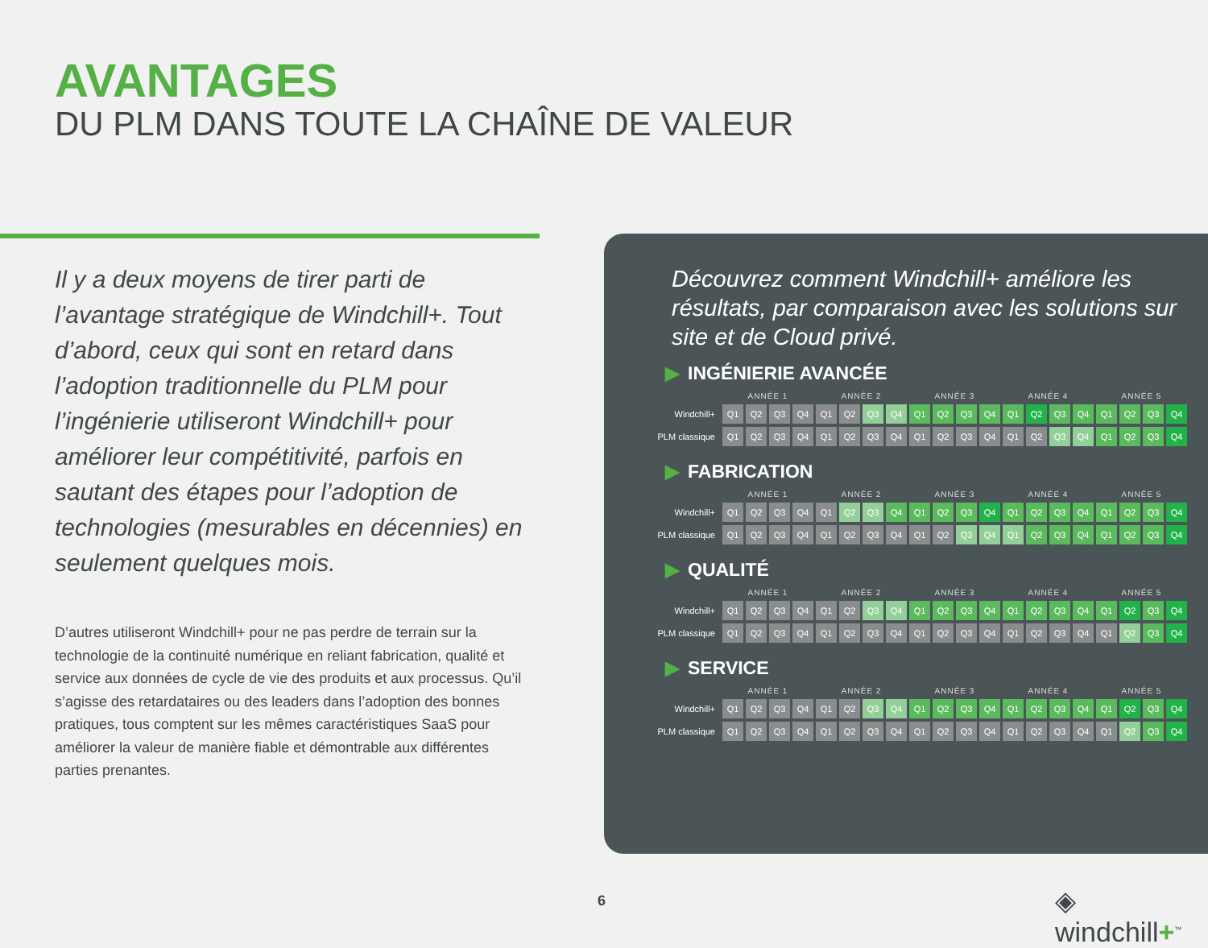AVANTAGES
DU PLM DANS TOUTE LA CHAÎNE DE VALEUR
Il y a deux moyens de tirer parti de l’avantage stratégique de Windchill+. Tout d’abord, ceux qui sont en retard dans l’adoption traditionnelle du PLM pour l’ingénierie utiliseront Windchill+ pour améliorer leur compétitivité, parfois en sautant des étapes pour l’adoption de technologies (mesurables en décennies) en seulement quelques mois.
D’autres utiliseront Windchill+ pour ne pas perdre de terrain sur la technologie de la continuité numérique en reliant fabrication, qualité et service aux données de cycle de vie des produits et aux processus. Qu’il s’agisse des retardataires ou des leaders dans l’adoption des bonnes pratiques, tous comptent sur les mêmes caractéristiques SaaS pour améliorer la valeur de manière fiable et démontrable aux différentes parties prenantes.
Découvrez comment Windchill+ améliore les résultats, par comparaison avec les solutions sur site et de Cloud privé.
▶ INGÉNIERIE AVANCÉE
| | ANNÉE 1 | | | | ANNÉE 2 | | | | ANNÉE 3 | | | | ANNÉE 4 | | | | ANNÉE 5 | | | |
| --- | --- | --- | --- | --- | --- | --- | --- | --- | --- | --- | --- | --- | --- | --- | --- | --- | --- | --- | --- | --- |
| Windchill+ | Q1 | Q2 | Q3 | Q4 | Q1 | Q2 | Q3 | Q4 | Q1 | Q2 | Q3 | Q4 | Q1 | Q2 | Q3 | Q4 | Q1 | Q2 | Q3 | Q4 |
| PLM classique | Q1 | Q2 | Q3 | Q4 | Q1 | Q2 | Q3 | Q4 | Q1 | Q2 | Q3 | Q4 | Q1 | Q2 | Q3 | Q4 | Q1 | Q2 | Q3 | Q4 |
▶ FABRICATION
| | ANNÉE 1 | | | | ANNÉE 2 | | | | ANNÉE 3 | | | | ANNÉE 4 | | | | ANNÉE 5 | | | |
| --- | --- | --- | --- | --- | --- | --- | --- | --- | --- | --- | --- | --- | --- | --- | --- | --- | --- | --- | --- | --- |
| Windchill+ | Q1 | Q2 | Q3 | Q4 | Q1 | Q2 | Q3 | Q4 | Q1 | Q2 | Q3 | Q4 | Q1 | Q2 | Q3 | Q4 | Q1 | Q2 | Q3 | Q4 |
| PLM classique | Q1 | Q2 | Q3 | Q4 | Q1 | Q2 | Q3 | Q4 | Q1 | Q2 | Q3 | Q4 | Q1 | Q2 | Q3 | Q4 | Q1 | Q2 | Q3 | Q4 |
▶ QUALITÉ
| | ANNÉE 1 | | | | ANNÉE 2 | | | | ANNÉE 3 | | | | ANNÉE 4 | | | | ANNÉE 5 | | | |
| --- | --- | --- | --- | --- | --- | --- | --- | --- | --- | --- | --- | --- | --- | --- | --- | --- | --- | --- | --- | --- |
| Windchill+ | Q1 | Q2 | Q3 | Q4 | Q1 | Q2 | Q3 | Q4 | Q1 | Q2 | Q3 | Q4 | Q1 | Q2 | Q3 | Q4 | Q1 | Q2 | Q3 | Q4 |
| PLM classique | Q1 | Q2 | Q3 | Q4 | Q1 | Q2 | Q3 | Q4 | Q1 | Q2 | Q3 | Q4 | Q1 | Q2 | Q3 | Q4 | Q1 | Q2 | Q3 | Q4 |
▶ SERVICE
| | ANNÉE 1 | | | | ANNÉE 2 | | | | ANNÉE 3 | | | | ANNÉE 4 | | | | ANNÉE 5 | | | |
| --- | --- | --- | --- | --- | --- | --- | --- | --- | --- | --- | --- | --- | --- | --- | --- | --- | --- | --- | --- | --- |
| Windchill+ | Q1 | Q2 | Q3 | Q4 | Q1 | Q2 | Q3 | Q4 | Q1 | Q2 | Q3 | Q4 | Q1 | Q2 | Q3 | Q4 | Q1 | Q2 | Q3 | Q4 |
| PLM classique | Q1 | Q2 | Q3 | Q4 | Q1 | Q2 | Q3 | Q4 | Q1 | Q2 | Q3 | Q4 | Q1 | Q2 | Q3 | Q4 | Q1 | Q2 | Q3 | Q4 |
6 ◈ windchill+<sup>™</sup>